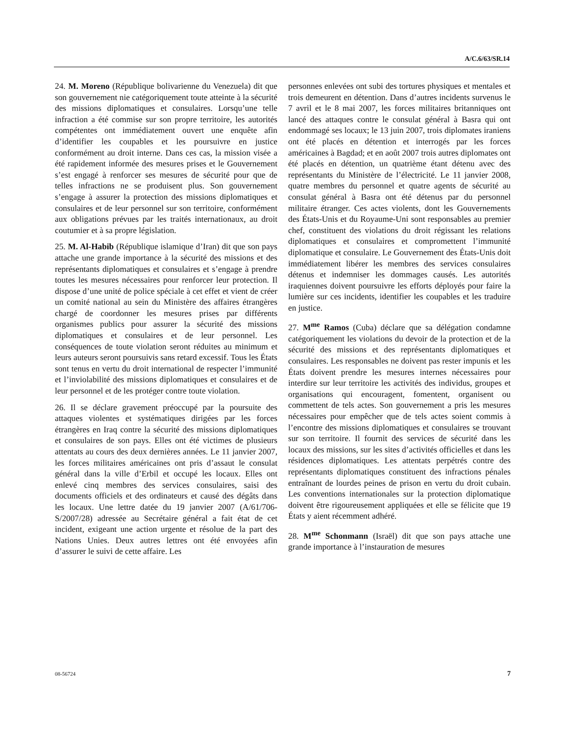A/C.6/63/SR.14
24. M. Moreno (République bolivarienne du Venezuela) dit que son gouvernement nie catégoriquement toute atteinte à la sécurité des missions diplomatiques et consulaires. Lorsqu’une telle infraction a été commise sur son propre territoire, les autorités compétentes ont immédiatement ouvert une enquête afin d’identifier les coupables et les poursuivre en justice conformément au droit interne. Dans ces cas, la mission visée a été rapidement informée des mesures prises et le Gouvernement s’est engagé à renforcer ses mesures de sécurité pour que de telles infractions ne se produisent plus. Son gouvernement s’engage à assurer la protection des missions diplomatiques et consulaires et de leur personnel sur son territoire, conformément aux obligations prévues par les traités internationaux, au droit coutumier et à sa propre législation.
25. M. Al-Habib (République islamique d’Iran) dit que son pays attache une grande importance à la sécurité des missions et des représentants diplomatiques et consulaires et s’engage à prendre toutes les mesures nécessaires pour renforcer leur protection. Il dispose d’une unité de police spéciale à cet effet et vient de créer un comité national au sein du Ministère des affaires étrangères chargé de coordonner les mesures prises par différents organismes publics pour assurer la sécurité des missions diplomatiques et consulaires et de leur personnel. Les conséquences de toute violation seront réduites au minimum et leurs auteurs seront poursuivis sans retard excessif. Tous les États sont tenus en vertu du droit international de respecter l’immunité et l’inviolabilité des missions diplomatiques et consulaires et de leur personnel et de les protéger contre toute violation.
26. Il se déclare gravement préoccupé par la poursuite des attaques violentes et systématiques dirigées par les forces étrangères en Iraq contre la sécurité des missions diplomatiques et consulaires de son pays. Elles ont été victimes de plusieurs attentats au cours des deux dernières années. Le 11 janvier 2007, les forces militaires américaines ont pris d’assaut le consulat général dans la ville d’Erbil et occupé les locaux. Elles ont enlevé cinq membres des services consulaires, saisi des documents officiels et des ordinateurs et causé des dégâts dans les locaux. Une lettre datée du 19 janvier 2007 (A/61/706-S/2007/28) adressée au Secrétaire général a fait état de cet incident, exigeant une action urgente et résolue de la part des Nations Unies. Deux autres lettres ont été envoyées afin d’assurer le suivi de cette affaire. Les
personnes enlevées ont subi des tortures physiques et mentales et trois demeurent en détention. Dans d’autres incidents survenus le 7 avril et le 8 mai 2007, les forces militaires britanniques ont lancé des attaques contre le consulat général à Basra qui ont endommagé ses locaux; le 13 juin 2007, trois diplomates iraniens ont été placés en détention et interrogés par les forces américaines à Bagdad; et en août 2007 trois autres diplomates ont été placés en détention, un quatrième étant détenu avec des représentants du Ministère de l’électricité. Le 11 janvier 2008, quatre membres du personnel et quatre agents de sécurité au consulat général à Basra ont été détenus par du personnel militaire étranger. Ces actes violents, dont les Gouvernements des États-Unis et du Royaume-Uni sont responsables au premier chef, constituent des violations du droit régissant les relations diplomatiques et consulaires et compromettent l’immunité diplomatique et consulaire. Le Gouvernement des États-Unis doit immédiatement libérer les membres des services consulaires détenus et indemniser les dommages causés. Les autorités iraquiennes doivent poursuivre les efforts déployés pour faire la lumière sur ces incidents, identifier les coupables et les traduire en justice.
27. M<sup>me</sup> Ramos (Cuba) déclare que sa délégation condamne catégoriquement les violations du devoir de la protection et de la sécurité des missions et des représentants diplomatiques et consulaires. Les responsables ne doivent pas rester impunis et les États doivent prendre les mesures internes nécessaires pour interdire sur leur territoire les activités des individus, groupes et organisations qui encouragent, fomentent, organisent ou commettent de tels actes. Son gouvernement a pris les mesures nécessaires pour empêcher que de tels actes soient commis à l’encontre des missions diplomatiques et consulaires se trouvant sur son territoire. Il fournit des services de sécurité dans les locaux des missions, sur les sites d’activités officielles et dans les résidences diplomatiques. Les attentats perpétrés contre des représentants diplomatiques constituent des infractions pénales entraînant de lourdes peines de prison en vertu du droit cubain. Les conventions internationales sur la protection diplomatique doivent être rigoureusement appliquées et elle se félicite que 19 États y aient récemment adhéré.
28. M<sup>me</sup> Schonmann (Israël) dit que son pays attache une grande importance à l’instauration de mesures
08-56724 7